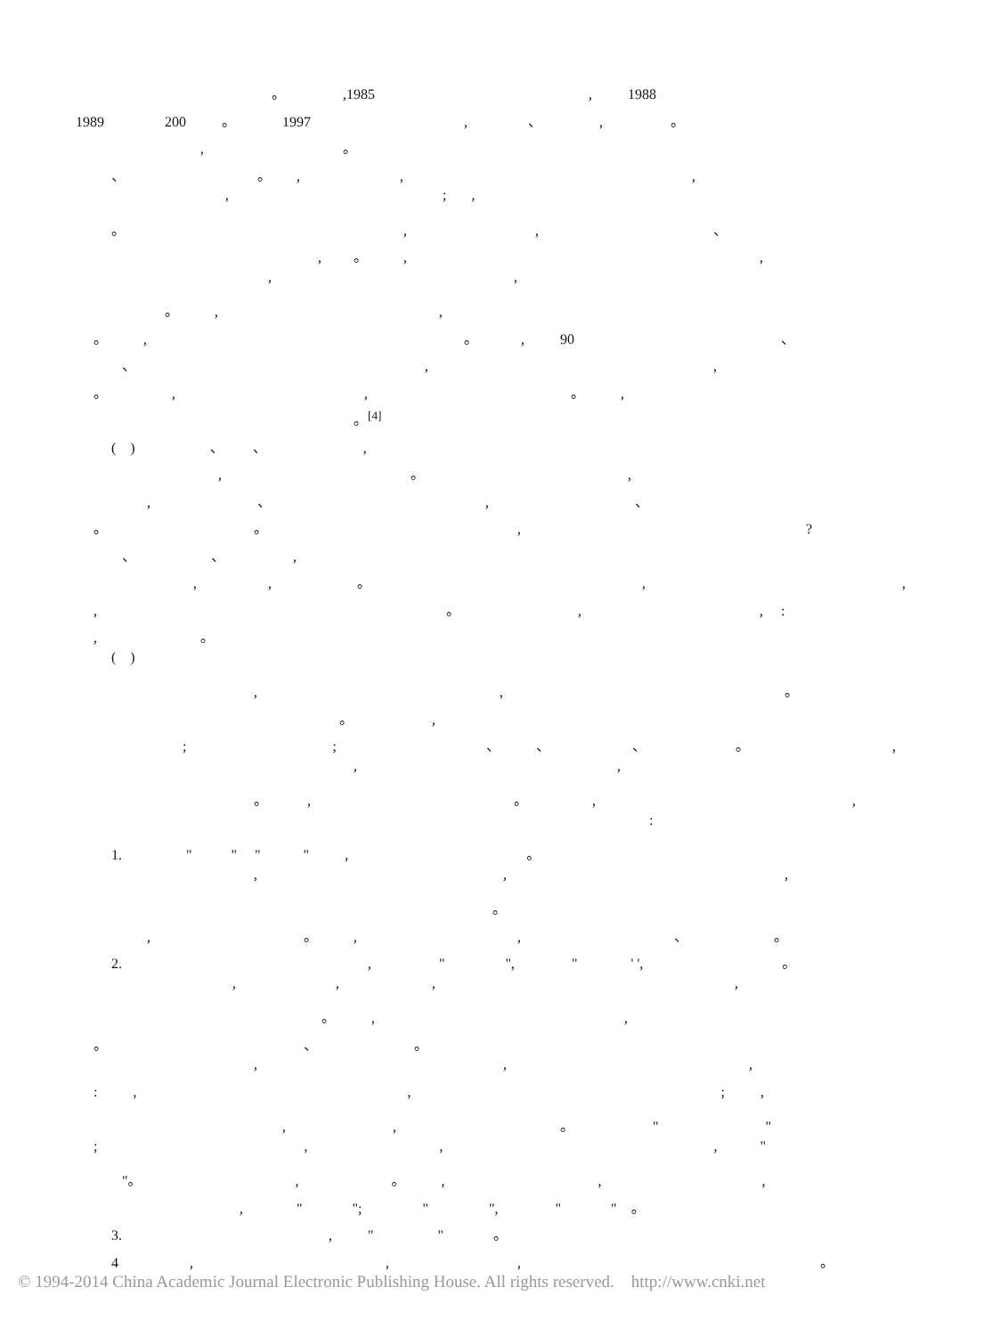。 ,1985 , 1988
1989 200 。 1997 , 、 , 。
, 。
、 。 , , ,
, ; ,
。 , , 、
, 。 , ,
, ,
。 , ,
。 , 。 , 90 、
、 , ,
。 , , 。 ,
。<sup>[4]</sup>
( ) 、 、 ,
, 。 ,
, 、 , 、
。 。 , ?
、 、 ,
, , 。 , ,
, 。 , , :
, 。
( )
, , 。
。 ,
; ; 、 、 、 。 ,
, ,
。 , 。 , ,
:
1. " " " " , 。
, , ,
。
, 。 , , 、 。
2. , " ", " ' ', 。
, , , ,
。 , ,
。 、 。
, , ,
: , , ; ,
, , 。 " "
; , , , "
"。 , 。 , , ,
, " "; " ", " " 。
3. , " " 。
4 , , , 。
© 1994-2014 China Academic Journal Electronic Publishing House. All rights reserved. http://www.cnki.net